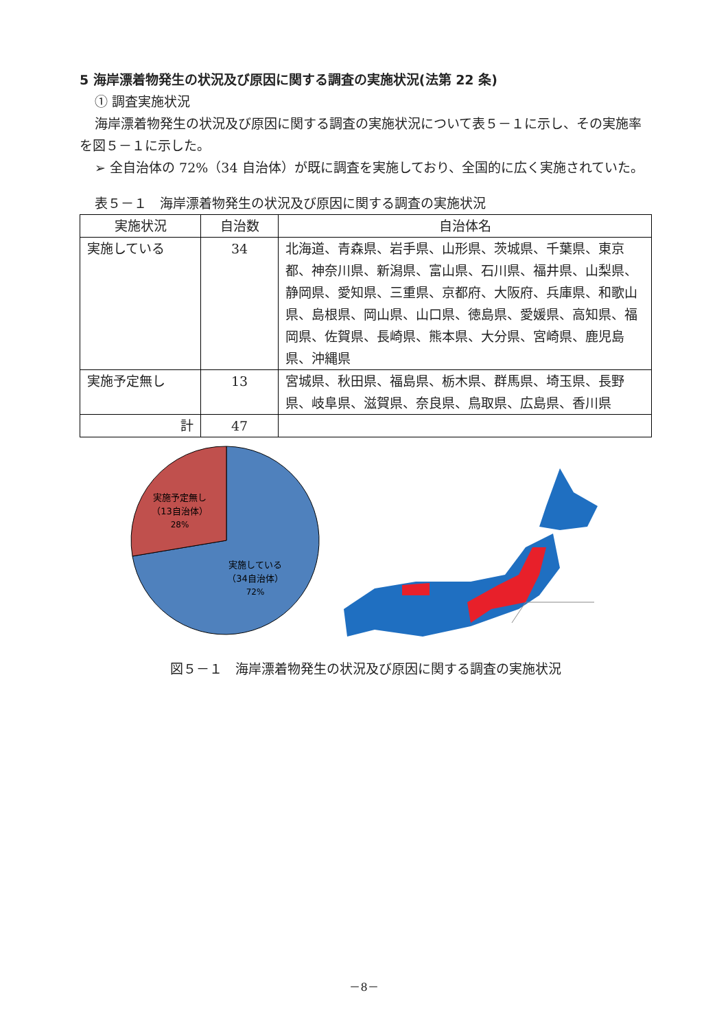5 海岸漂着物発生の状況及び原因に関する調査の実施状況(法第 22 条)
① 調査実施状況
海岸漂着物発生の状況及び原因に関する調査の実施状況について表５－１に示し、その実施率を図５－１に示した。
➢ 全自治体の 72%（34 自治体）が既に調査を実施しており、全国的に広く実施されていた。
表５－１　海岸漂着物発生の状況及び原因に関する調査の実施状況
| 実施状況 | 自治数 | 自治体名 |
| --- | --- | --- |
| 実施している | 34 | 北海道、青森県、岩手県、山形県、茨城県、千葉県、東京都、神奈川県、新潟県、富山県、石川県、福井県、山梨県、静岡県、愛知県、三重県、京都府、大阪府、兵庫県、和歌山県、島根県、岡山県、山口県、徳島県、愛媛県、高知県、福岡県、佐賀県、長崎県、熊本県、大分県、宮崎県、鹿児島県、沖縄県 |
| 実施予定無し | 13 | 宮城県、秋田県、福島県、栃木県、群馬県、埼玉県、長野県、岐阜県、滋賀県、奈良県、鳥取県、広島県、香川県 |
| 計 | 47 | |
実施予定無し
（13自治体）
28%
実施している
（34自治体）
72%
図５－１　海岸漂着物発生の状況及び原因に関する調査の実施状況
－8－